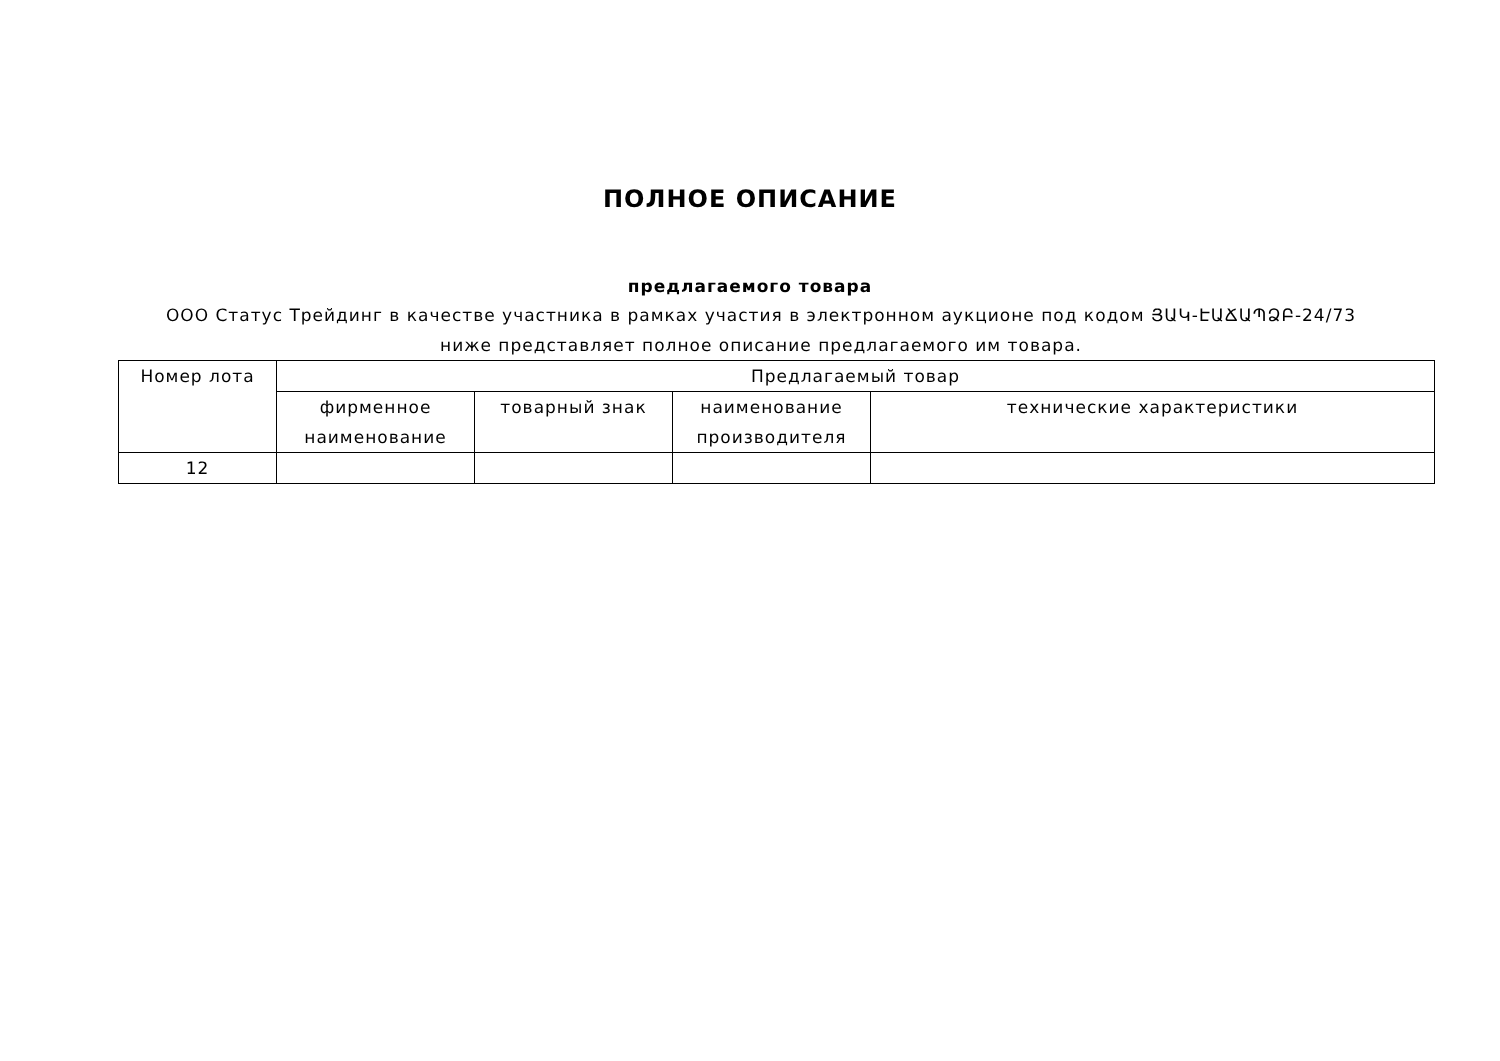ПОЛНОЕ ОПИСАНИЕ
предлагаемого товара
ООО Статус Трейдинг в качестве участника в рамках участия в электронном аукционе под кодом ՅԱԿ-ԷԱՃԱՊՁԲ-24/73 ниже представляет полное описание предлагаемого им товара.
| Номер лота | Предлагаемый товар | | | |
| --- | --- | --- | --- | --- |
| | фирменное наименование | товарный знак | наименование производителя | технические характеристики |
| 12 | | | | |